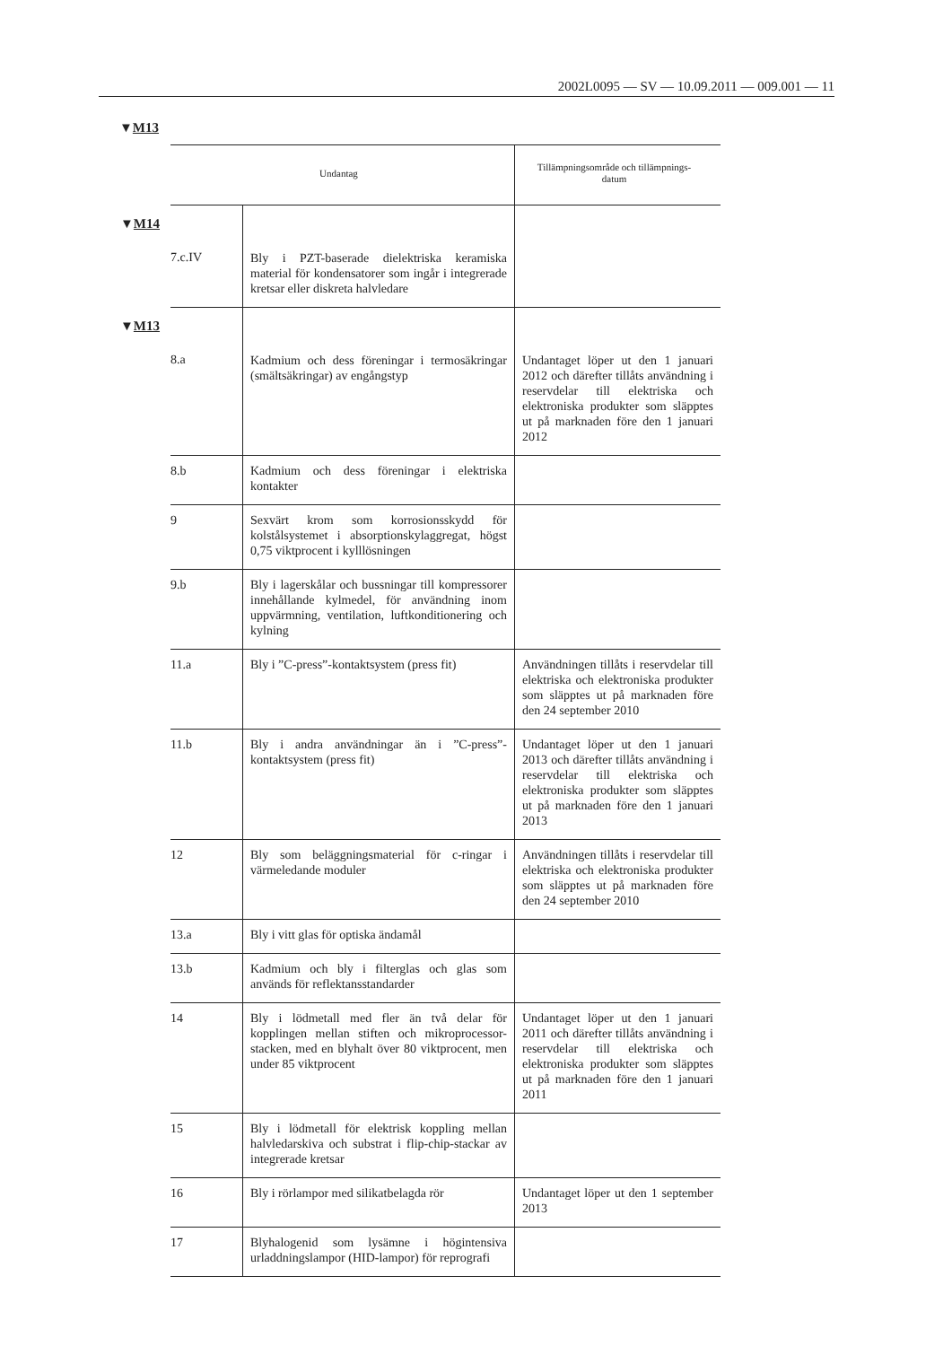2002L0095 — SV — 10.09.2011 — 009.001 — 11
▼M13
| Undantag | | Tillämpningsområde och tillämpnings- datum |
| --- | --- | --- |
| ▼ M14 7.c.IV | Bly i PZT-baserade dielektriska keramiska material för kondensatorer som ingår i integrerade kretsar eller diskreta halvledare | |
| ▼ M13 8.a | Kadmium och dess föreningar i termosäkringar (smältsäkringar) av engångstyp | Undantaget löper ut den 1 januari 2012 och därefter tillåts användning i reservdelar till elektriska och elektroniska produkter som släpptes ut på marknaden före den 1 januari 2012 |
| 8.b | Kadmium och dess föreningar i elektriska kontakter | |
| 9 | Sexvärt krom som korrosionsskydd för kolstålsystemet i absorptionskylaggregat, högst 0,75 viktprocent i kylllösningen | |
| 9.b | Bly i lagerskålar och bussningar till kompressorer innehållande kylmedel, för användning inom uppvärmning, ventilation, luftkonditionering och kylning | |
| 11.a | Bly i ”C-press”-kontaktsystem (press fit) | Användningen tillåts i reservdelar till elektriska och elektroniska produkter som släpptes ut på marknaden före den 24 september 2010 |
| 11.b | Bly i andra användningar än i ”C-press”-kontaktsystem (press fit) | Undantaget löper ut den 1 januari 2013 och därefter tillåts användning i reservdelar till elektriska och elektroniska produkter som släpptes ut på marknaden före den 1 januari 2013 |
| 12 | Bly som beläggningsmaterial för c-ringar i värmeledande moduler | Användningen tillåts i reservdelar till elektriska och elektroniska produkter som släpptes ut på marknaden före den 24 september 2010 |
| 13.a | Bly i vitt glas för optiska ändamål | |
| 13.b | Kadmium och bly i filterglas och glas som används för reflektansstandarder | |
| 14 | Bly i lödmetall med fler än två delar för kopplingen mellan stiften och mikroprocessor-stacken, med en blyhalt över 80 viktprocent, men under 85 viktprocent | Undantaget löper ut den 1 januari 2011 och därefter tillåts användning i reservdelar till elektriska och elektroniska produkter som släpptes ut på marknaden före den 1 januari 2011 |
| 15 | Bly i lödmetall för elektrisk koppling mellan halvledarskiva och substrat i flip-chip-stackar av integrerade kretsar | |
| 16 | Bly i rörlampor med silikatbelagda rör | Undantaget löper ut den 1 september 2013 |
| 17 | Blyhalogenid som lysämne i högintensiva urladdningslampor (HID-lampor) för reprografi | |